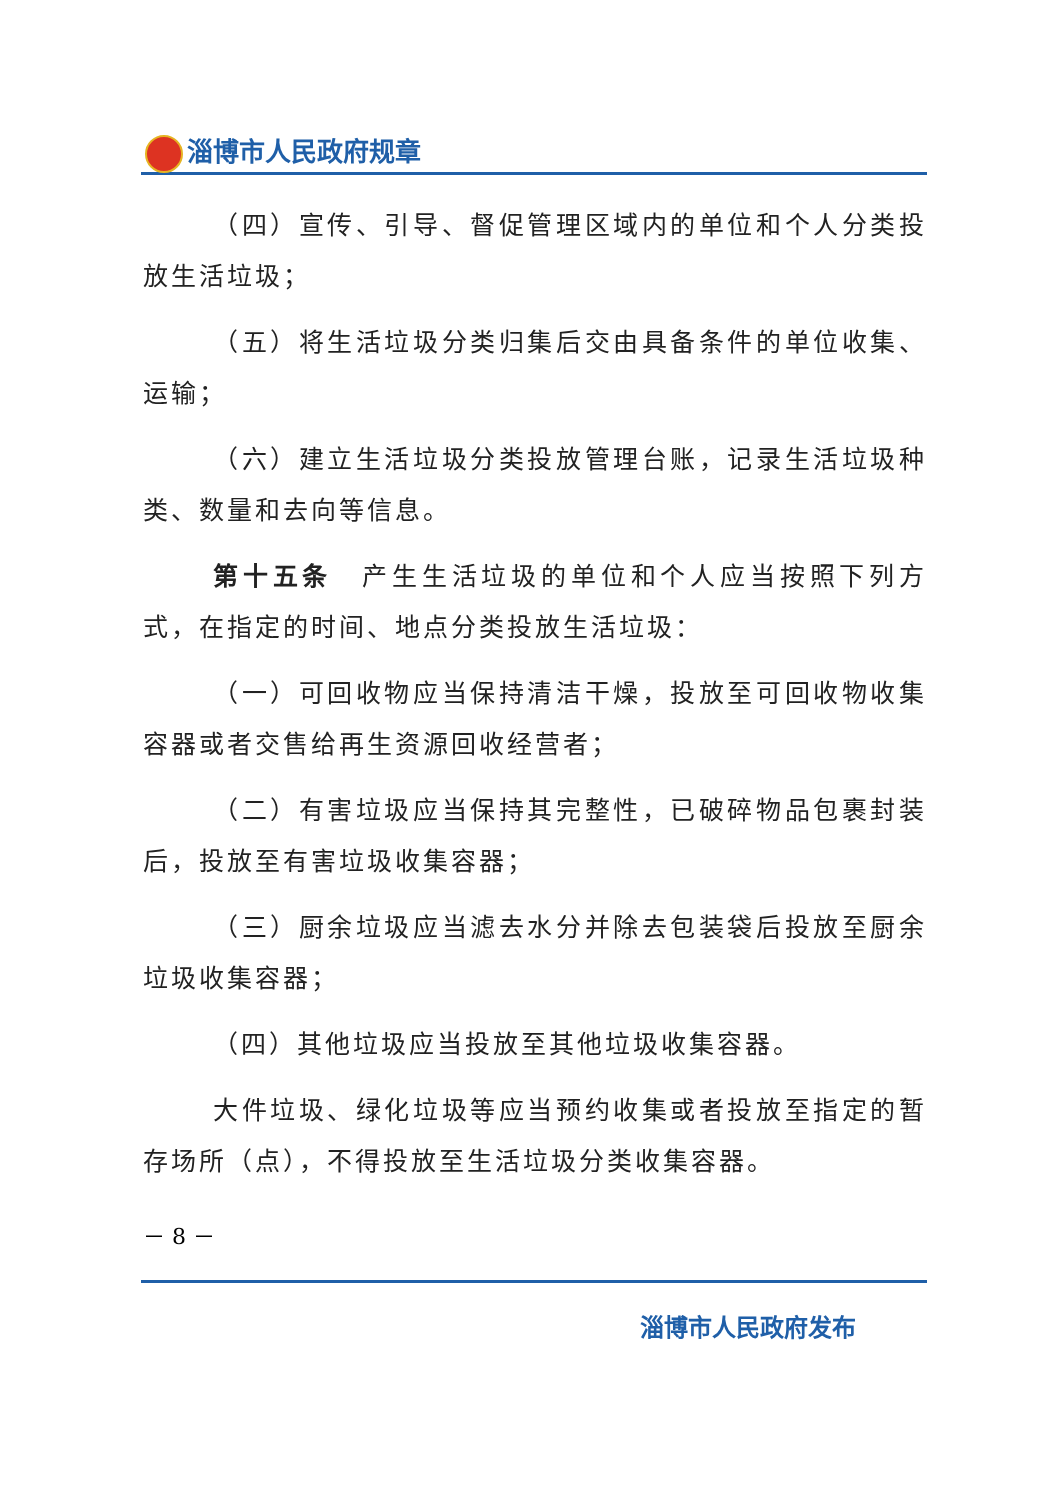淄博市人民政府规章
（四）宣传、引导、督促管理区域内的单位和个人分类投放生活垃圾；
（五）将生活垃圾分类归集后交由具备条件的单位收集、运输；
（六）建立生活垃圾分类投放管理台账，记录生活垃圾种类、数量和去向等信息。
第十五条　产生生活垃圾的单位和个人应当按照下列方式，在指定的时间、地点分类投放生活垃圾：
（一）可回收物应当保持清洁干燥，投放至可回收物收集容器或者交售给再生资源回收经营者；
（二）有害垃圾应当保持其完整性，已破碎物品包裹封装后，投放至有害垃圾收集容器；
（三）厨余垃圾应当滤去水分并除去包装袋后投放至厨余垃圾收集容器；
（四）其他垃圾应当投放至其他垃圾收集容器。
大件垃圾、绿化垃圾等应当预约收集或者投放至指定的暂存场所（点），不得投放至生活垃圾分类收集容器。
－ 8 －
淄博市人民政府发布